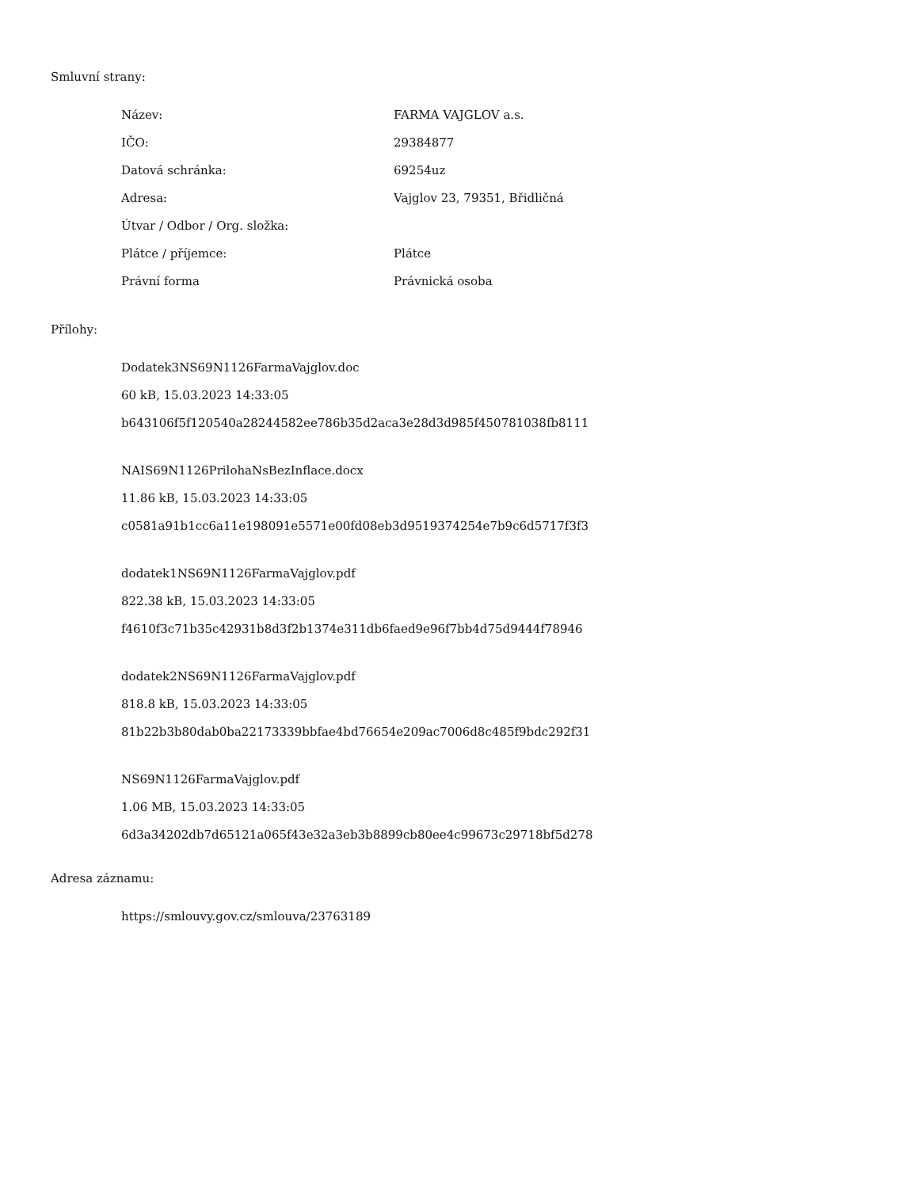Smluvní strany:
| Název: | FARMA VAJGLOV a.s. |
| IČO: | 29384877 |
| Datová schránka: | 69254uz |
| Adresa: | Vajglov 23, 79351, Břidličná |
| Útvar / Odbor / Org. složka: | |
| Plátce / příjemce: | Plátce |
| Právní forma | Právnická osoba |
Přílohy:
Dodatek3NS69N1126FarmaVajglov.doc
60 kB, 15.03.2023 14:33:05
b643106f5f120540a28244582ee786b35d2aca3e28d3d985f450781038fb8111
NAIS69N1126PrilohaNsBezInflace.docx
11.86 kB, 15.03.2023 14:33:05
c0581a91b1cc6a11e198091e5571e00fd08eb3d9519374254e7b9c6d5717f3f3
dodatek1NS69N1126FarmaVajglov.pdf
822.38 kB, 15.03.2023 14:33:05
f4610f3c71b35c42931b8d3f2b1374e311db6faed9e96f7bb4d75d9444f78946
dodatek2NS69N1126FarmaVajglov.pdf
818.8 kB, 15.03.2023 14:33:05
81b22b3b80dab0ba22173339bbfae4bd76654e209ac7006d8c485f9bdc292f31
NS69N1126FarmaVajglov.pdf
1.06 MB, 15.03.2023 14:33:05
6d3a34202db7d65121a065f43e32a3eb3b8899cb80ee4c99673c29718bf5d278
Adresa záznamu:
https://smlouvy.gov.cz/smlouva/23763189